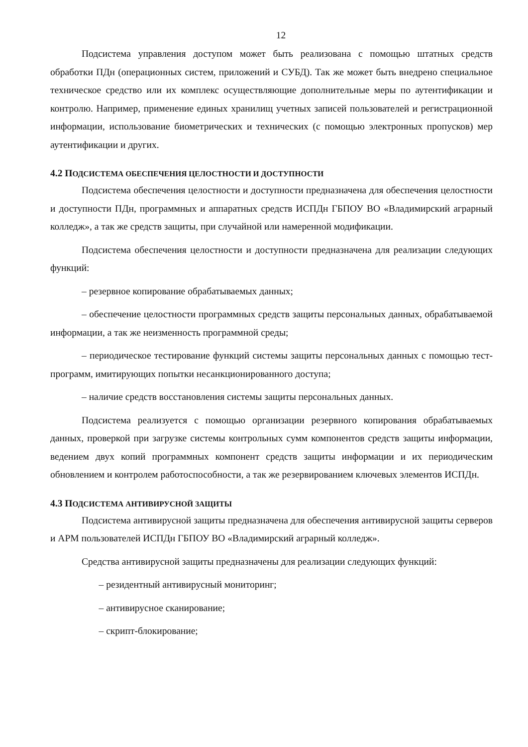12
Подсистема управления доступом может быть реализована с помощью штатных средств обработки ПДн (операционных систем, приложений и СУБД). Так же может быть внедрено специальное техническое средство или их комплекс осуществляющие дополнительные меры по аутентификации и контролю. Например, применение единых хранилищ учетных записей пользователей и регистрационной информации, использование биометрических и технических (с помощью электронных пропусков) мер аутентификации и других.
4.2 ПОДСИСТЕМА ОБЕСПЕЧЕНИЯ ЦЕЛОСТНОСТИ И ДОСТУПНОСТИ
Подсистема обеспечения целостности и доступности предназначена для обеспечения целостности и доступности ПДн, программных и аппаратных средств ИСПДн ГБПОУ ВО «Владимирский аграрный колледж», а так же средств защиты, при случайной или намеренной модификации.
Подсистема обеспечения целостности и доступности предназначена для реализации следующих функций:
– резервное копирование обрабатываемых данных;
– обеспечение целостности программных средств защиты персональных данных, обрабатываемой информации, а так же неизменность программной среды;
– периодическое тестирование функций системы защиты персональных данных с помощью тест-программ, имитирующих попытки несанкционированного доступа;
– наличие средств восстановления системы защиты персональных данных.
Подсистема реализуется с помощью организации резервного копирования обрабатываемых данных, проверкой при загрузке системы контрольных сумм компонентов средств защиты информации, ведением двух копий программных компонент средств защиты информации и их периодическим обновлением и контролем работоспособности, а так же резервированием ключевых элементов ИСПДн.
4.3 ПОДСИСТЕМА АНТИВИРУСНОЙ ЗАЩИТЫ
Подсистема антивирусной защиты предназначена для обеспечения антивирусной защиты серверов и АРМ пользователей ИСПДн ГБПОУ ВО «Владимирский аграрный колледж».
Средства антивирусной защиты предназначены для реализации следующих функций:
– резидентный антивирусный мониторинг;
– антивирусное сканирование;
– скрипт-блокирование;